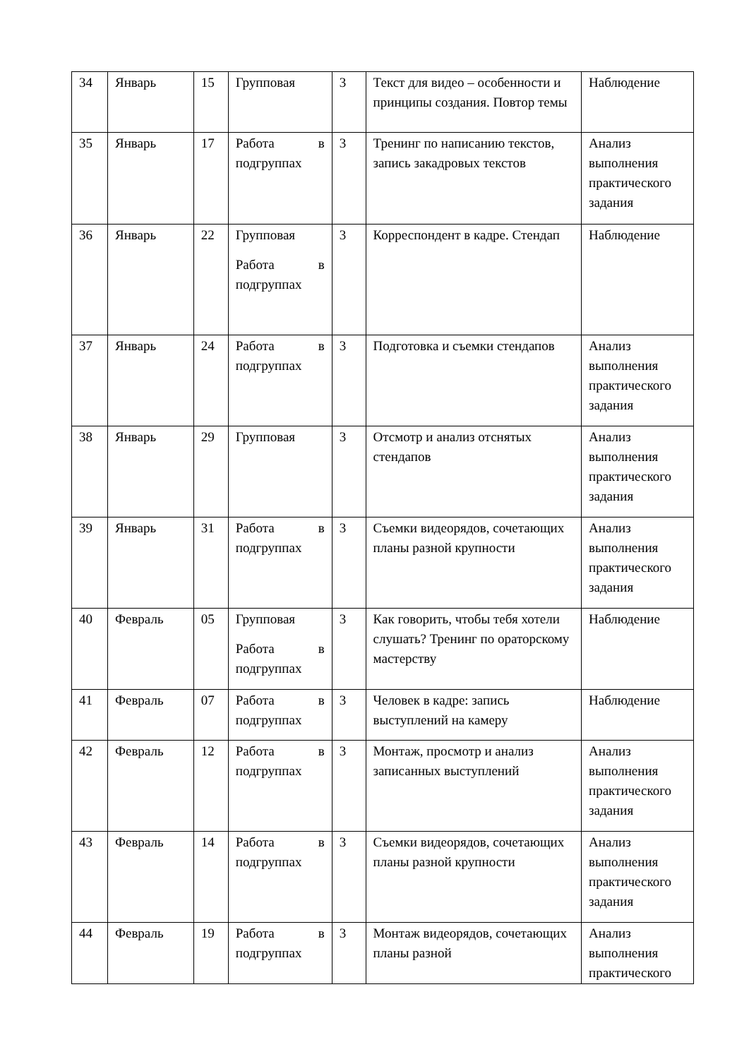| 34 | Январь | 15 | Групповая | 3 | Текст для видео – особенности и принципы создания. Повтор темы | Наблюдение |
| 35 | Январь | 17 | Работа в подгруппах | 3 | Тренинг по написанию текстов, запись закадровых текстов | Анализ выполнения практического задания |
| 36 | Январь | 22 | Групповая Работа в подгруппах | 3 | Корреспондент в кадре. Стендап | Наблюдение |
| 37 | Январь | 24 | Работа в подгруппах | 3 | Подготовка и съемки стендапов | Анализ выполнения практического задания |
| 38 | Январь | 29 | Групповая | 3 | Отсмотр и анализ отснятых стендапов | Анализ выполнения практического задания |
| 39 | Январь | 31 | Работа в подгруппах | 3 | Съемки видеорядов, сочетающих планы разной крупности | Анализ выполнения практического задания |
| 40 | Февраль | 05 | Групповая Работа в подгруппах | 3 | Как говорить, чтобы тебя хотели слушать? Тренинг по ораторскому мастерству | Наблюдение |
| 41 | Февраль | 07 | Работа в подгруппах | 3 | Человек в кадре: запись выступлений на камеру | Наблюдение |
| 42 | Февраль | 12 | Работа в подгруппах | 3 | Монтаж, просмотр и анализ записанных выступлений | Анализ выполнения практического задания |
| 43 | Февраль | 14 | Работа в подгруппах | 3 | Съемки видеорядов, сочетающих планы разной крупности | Анализ выполнения практического задания |
| 44 | Февраль | 19 | Работа в подгруппах | 3 | Монтаж видеорядов, сочетающих планы разной | Анализ выполнения практического |